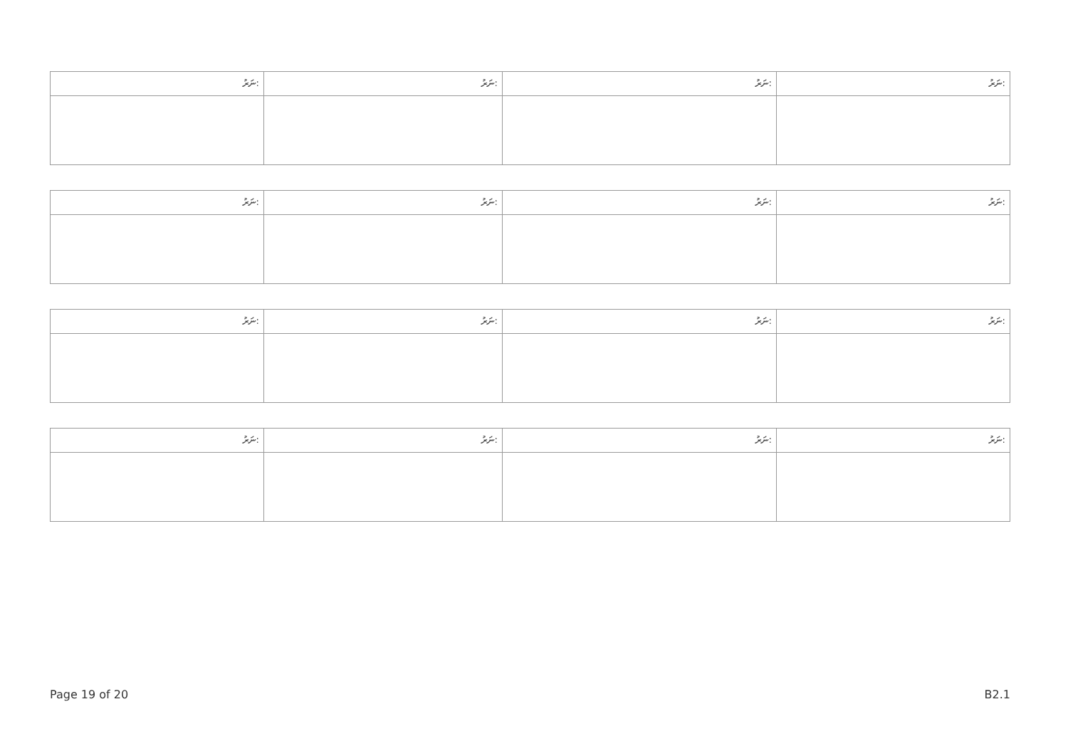| ނަރު: | ނަރު: | ނަރު: | ނަރު: |
| ނަރު: | ނަރު: | ނަރު: | ނަރު: |
| ނަރު: | ނަރު: | ނަރު: | ނަރު: |
| ނަރު: | ނަރު: | ނަރު: | ނަރު: |
Page 19 of 20 B2.1